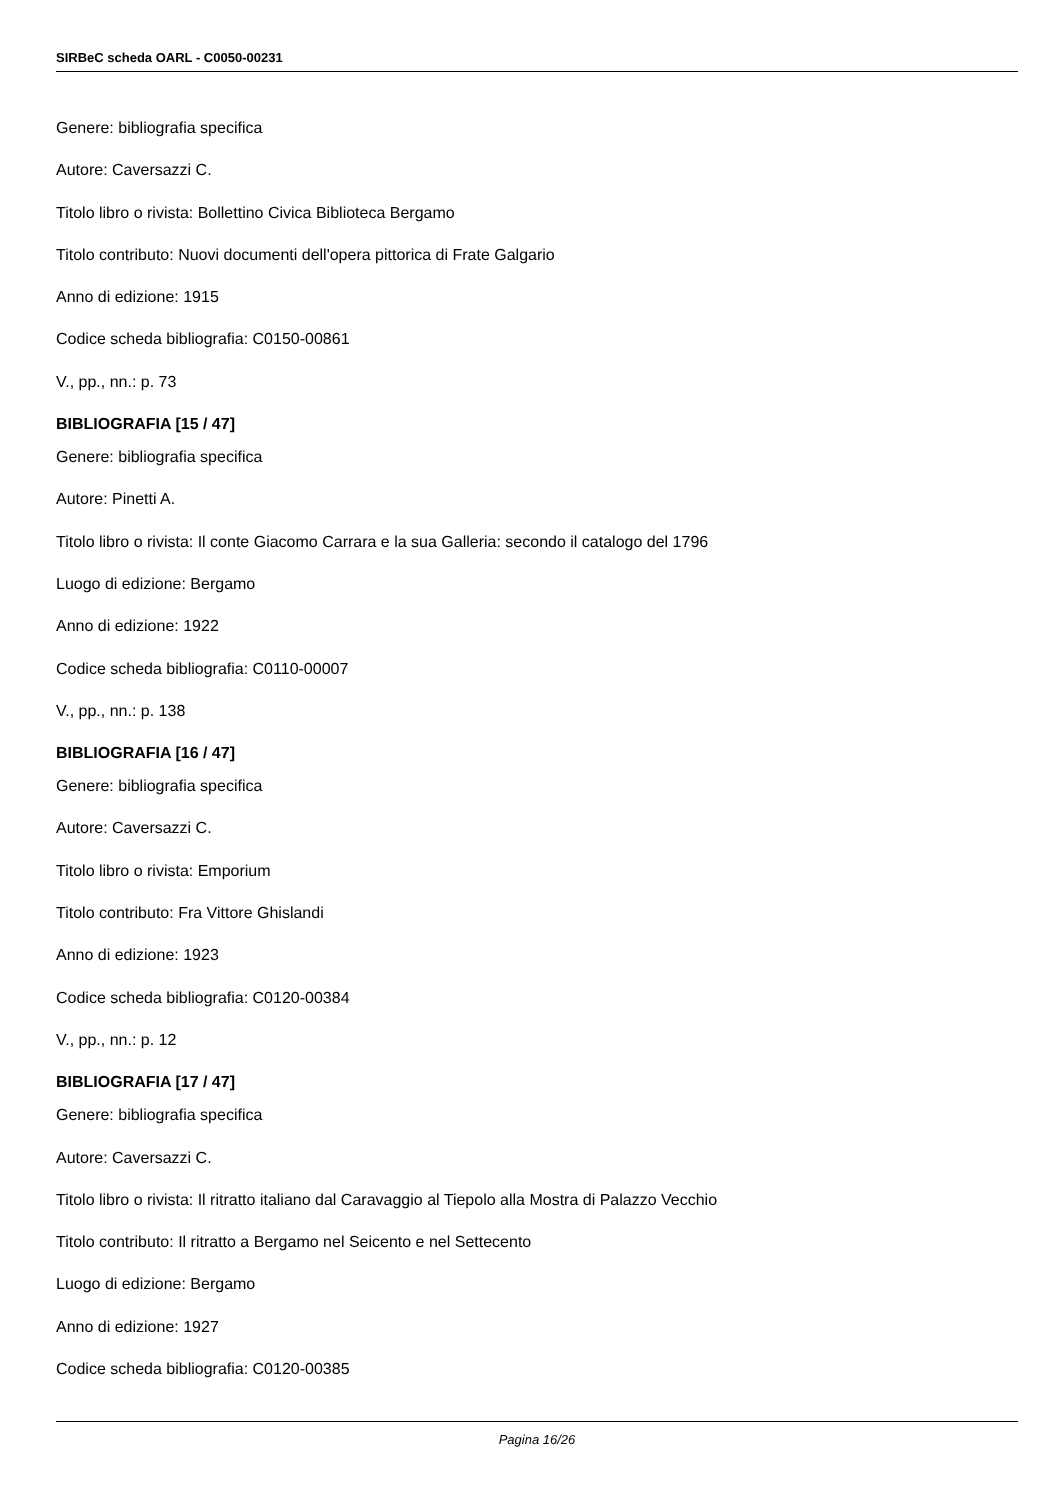SIRBeC scheda OARL - C0050-00231
Genere: bibliografia specifica
Autore: Caversazzi C.
Titolo libro o rivista: Bollettino Civica Biblioteca Bergamo
Titolo contributo: Nuovi documenti dell'opera pittorica di Frate Galgario
Anno di edizione: 1915
Codice scheda bibliografia: C0150-00861
V., pp., nn.: p. 73
BIBLIOGRAFIA [15 / 47]
Genere: bibliografia specifica
Autore: Pinetti A.
Titolo libro o rivista: Il conte Giacomo Carrara e la sua Galleria: secondo il catalogo del 1796
Luogo di edizione: Bergamo
Anno di edizione: 1922
Codice scheda bibliografia: C0110-00007
V., pp., nn.: p. 138
BIBLIOGRAFIA [16 / 47]
Genere: bibliografia specifica
Autore: Caversazzi C.
Titolo libro o rivista: Emporium
Titolo contributo: Fra Vittore Ghislandi
Anno di edizione: 1923
Codice scheda bibliografia: C0120-00384
V., pp., nn.: p. 12
BIBLIOGRAFIA [17 / 47]
Genere: bibliografia specifica
Autore: Caversazzi C.
Titolo libro o rivista: Il ritratto italiano dal Caravaggio al Tiepolo alla Mostra di Palazzo Vecchio
Titolo contributo: Il ritratto a Bergamo nel Seicento e nel Settecento
Luogo di edizione: Bergamo
Anno di edizione: 1927
Codice scheda bibliografia: C0120-00385
Pagina 16/26